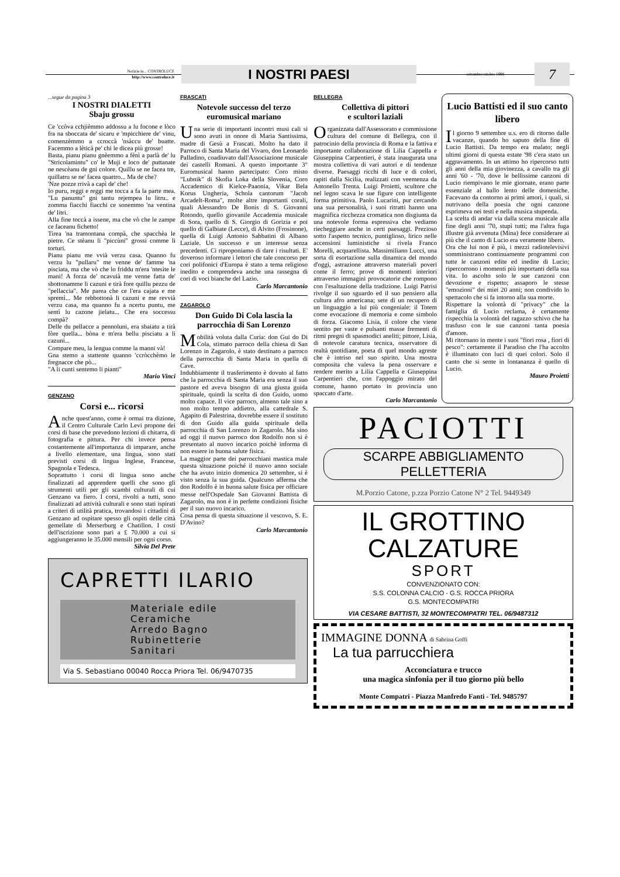Notizie in... CONTROLUCE
http://www.controluce.it
I NOSTRI PAESI
settembre/ottobre 1998
7
...segue da pagina 3
I NOSTRI DIALETTI
Sbaju grossu
Ce 'ccòva cchjièmmo addossu a lu focone e lòco fra na sboccata de' sicaru e 'mpicchiere de' vinu, comenzèmmo a ccroccà 'nsàccu de' buatte. Facemmo a lèticà pe' chi le dicea più grosse!
Basta, pianu pianu gnèemmo a fènì a parlà de' lu "Stricolamintu" co' le Muji e loco de' puttanate ne nescèanu de gni colore. Quillu se ne facea tre, quillatru se ne' facea quattro... Ma de che?
'Nze pozze rrivà a capì de' che!
Io puru, reggi e reggi me tocca a fa la parte mea. "Lu panuntu" gni tantu rejempea lu litru.. e zomma fiacchi fiacchi ce sonemmo 'na ventina de' litri.
Alla fine toccà a issene, ma che vò che le zampe ce faceanu fichetto!
Tirea 'na tramontana compà, che spacchèa le pietre. Ce stèanu li "piccùni" grossi comme li torturi.
Pianu pianu me vvià verzu casa. Quanno fu verzu lu "pullaru" me venne de' famme 'na pisciata, ma che vò che lo friddu m'era 'ntesìte le mani! A forza de' ncavuià me venne fatta de' sbottonamme li cazuni e tirà fore quillu pezzu de "pellaccia". Me parea che ce l'era cajata e me spremì... Me rebbottonà li cazuni e me revvià verzu casa, ma quanno fu a ncertu puntu, me sentì lu cazone jielatu... Che era soccessu compà?
Delle du pellacce a pennoluni, era sbaiatu a tirà fòre quella... bòna e m'era bellu pisciatu a li cazuni...
Compare meu, la lengua comme la manni và!
Gna stemo a stattente quanno 'ccròcchèmo le fregnacce che pò...
"A li cunti sentemo li pianti"
Mario Vinci
GENZANO
Corsi e... ricorsi
Anche quest'anno, come è ormai tra dizione, il Centro Culturale Carlo Levi propone dei corsi di base che prevedono lezioni di chitarra, di fotografia e pittura. Per chi invece pensa costantemente all'importanza di imparare, anche a livello elementare, una lingua, sono stati previsti corsi di lingua Inglese, Francese, Spagnola e Tedesca.
Soprattutto i corsi di lingua sono anche finalizzati ad apprendere quelli che sono gli strumenti utili per gli scambi culturali di cui Genzano va fiero. I corsi, rivolti a tutti, sono finalizzati ad attività culturali e sono stati ispirati a criteri di utilità pratica, trovandosi i cittadini di Genzano ad ospitare spesso gli ospiti delle città gemellate di Merserburg e Chatillon. I costi dell'iscrizione sono pari a £ 70.000 a cui si aggiungeranno le 35.000 mensili per ogni corso.
Silvia Del Prete
FRASCATI
Notevole successo del terzo euromusical mariano
Una serie di importanti incontri musi cali si sono avuti in onore di Maria Santissima, madre di Gesù a Frascati. Molto ha dato il Parroco di Santa Maria del Vivaro, don Leonardo Palladino, coadiuvato dall'Associazione musicale dei castelli Romani. A questo importante 3° Euromusical hanno partecipato: Coro misto "Lubnik" di Skofia Loka della Slovenia, Coro Accademico di Kielce-Paaonia, Vikar Bela Korus Ungheria, Schola cantorum "Jacob Arcadelt-Roma", molte altre importanti corali, quali Alessandro De Bonis di S. Giovanni Rotondo, quello giovanile Accademia musicale di Sora, quello di S. Giorgio di Gorizia e poi quello di Galbiate (Lecce), di Alvito (Frosinone), quella di Luigi Antonio Sabbatini di Albano Laziale. Un successo e un interesse senza precedenti. Ci riproponiamo di dare i risultati. E' doveroso informare i lettori che tale concorso per cori polifonici d'Europa è stato a tema religioso inedito e comprendeva anche una rassegna di cori di voci bianche del Lazio.
Carlo Marcantonio
ZAGAROLO
Don Guido Di Cola lascia la parrocchia di San Lorenzo
Mobilità voluta dalla Curia: don Gui do Di Cola, stimato parroco della chiesa di San Lorenzo in Zagarolo, è stato destinato a parroco della parrocchia di Santa Maria in quella di Cave.
Indubbiamente il trasferimento è dovuto al fatto che la parrocchia di Santa Maria era senza il suo pastore ed aveva bisogno di una giusta guida spirituale, quindi la scelta di don Guido, uomo molto capace. Il vice parroco, almeno tale sino a non molto tempo addietro, alla cattedrale S. Agapito di Palestrina, dovrebbe essere il sostituto di don Guido alla guida spirituale della parrocchia di San Lorenzo in Zagarolo. Ma sino ad oggi il nuovo parroco don Rodolfo non si è presentato al nuovo incarico poichè informa di non essere in buona salute fisica.
La maggior parte dei parrocchiani mastica male questa situazione poiché il nuovo anno sociale che ha avuto inizio domenica 20 settembre, si è visto senza la sua guida. Qualcuno afferma che don Rodolfo è in buona salute fisica per officiare messe nell'Ospedale San Giovanni Battista di Zagarolo, ma non è in perfette condizioni fisiche per il suo nuovo incarico.
Cosa pensa di questa situazione il vescovo, S. E. D'Avino?
Carlo Marcantonio
CAPRETTI ILARIO
Materiale edile
Ceramiche
Arredo Bagno
Rubinetterie
Sanitari
Via S. Sebastiano 00040 Rocca Priora Tel. 06/9470735
BELLEGRA
Collettiva di pittori
e scultori laziali
Organizzata dall'Assessorato e commissione cultura del comune di Bellegra, con il patrocinio della provincia di Roma e la fattiva e importante collaborazione di Lilia Cappella e Giuseppina Carpentieri, è stata inaugurata una mostra collettiva di vari autori e di tendenze diverse. Paesaggi ricchi di luce e di colori, rapiti dalla Sicilia, realizzati con veemenza da Antonello Trenta. Luigi Proietti, scultore che nel legno scava le sue figure con intelligente forma primitiva. Paolo Lucarini, pur cercando una sua personalità, i suoi ritratti hanno una magnifica ricchezza cromatica non disgiunta da una notevole forma espressiva che vediamo riecheggiare anche in certi paesaggi. Prezioso sotto l'aspetto tecnico, puntiglioso, lirico nelle accensioni luministiche si rivela Franco Morelli, acquarellista. Massimiliano Lucci, una sorta di esortazione sulla dinamica del mondo d'oggi, astrazione attraverso materiali poveri come il ferro; prove di momenti interiori attraverso immagini provocatorie che rompono con l'esaltazione della tradizione. Luigi Patrisi rivolge il suo sguardo ed il suo pensiero alla cultura afro americana; sete di un recupero di un linguaggio a lui più congeniale: il Totem come evocazione di memoria e come simbolo di forza. Giacomo Lisia, il colore che viene sentito per vaste e pulsanti masse frementi di ritmi pregni di spasmodici aneliti; pittore, Lisia, di notevole caratura tecnica, osservatore di realtà quotidiane, poeta di quel mondo agreste che è intriso nel suo spirito. Una mostra composita che valeva la pena osservare e rendere merito a Lilia Cappella e Giuseppina Carpentieri che, con l'appoggio mirato del comune, hanno portato in provincia uno spaccato d'arte.
Carlo Marcantonio
Lucio Battisti ed il suo canto libero
Il giorno 9 settembre u.s. ero di ritorno dalle vacanze, quando ho saputo della fine di Lucio Battisti. Da tempo era malato; negli ultimi giorni di questa estate '98 c'era stato un aggravamento. In un attimo ho ripercorso tutti gli anni della mia giovinezza, a cavallo tra gli anni '60 - '70, dove le bellissime canzoni di Lucio riempivano le mie giornate, erano parte essenziale al ballo lento delle domeniche. Facevano da contorno ai primi amori, i quali, si nutrivano della poesia che ogni canzone esprimeva nei testi e nella musica stupenda.
La scelta di andar via dalla scena musicale alla fine degli anni '70, stupì tutti; ma l'altra fuga illustre già avvenuta (Mina) fece considerare ai più che il canto di Lucio era veramente libero.
Ora che lui non è più, i mezzi radiotelevisivi somministrano continuamente programmi con tutte le canzoni edite ed inedite di Lucio; ripercorrono i momenti più importanti della sua vita. Io ascolto solo le sue canzoni con devozione e rispetto; assaporo le stesse "emozioni" dei miei 20 anni; non condivido lo spettacolo che si fa intorno alla sua morte.
Rispettare la volontà di "privacy" che la famiglia di Lucio reclama, è certamente rispecchia la volontà del ragazzo schivo che ha trasfuso con le sue canzoni tanta poesia d'amore.
Mi ritornano in mente i suoi "fiori rosa , fiori di pesco": certamente il Paradiso che l'ha accolto è illuminato con luci di quei colori. Solo il canto che si sente in lontananza è quello di Lucio.
Mauro Proietti
PACIOTTI
SCARPE ABBIGLIAMENTO PELLETTERIA
M.Porzio Catone, p.zza Porzio Catone N° 2 Tel. 9449349
IL GROTTINO CALZATURE
SPORT
CONVENZIONATO CON:
S.S. COLONNA CALCIO - G.S. ROCCA PRIORA
G.S. MONTECOMPATRI
VIA CESARE BATTISTI, 32 MONTECOMPATRI TEL. 06/9487312
IMMAGINE DONNA di Sabrina Goffi
La tua parrucchiera
Acconciatura e trucco
una magica sinfonia per il tuo giorno più bello
Monte Compatri - Piazza Manfredo Fanti - Tel. 9485797